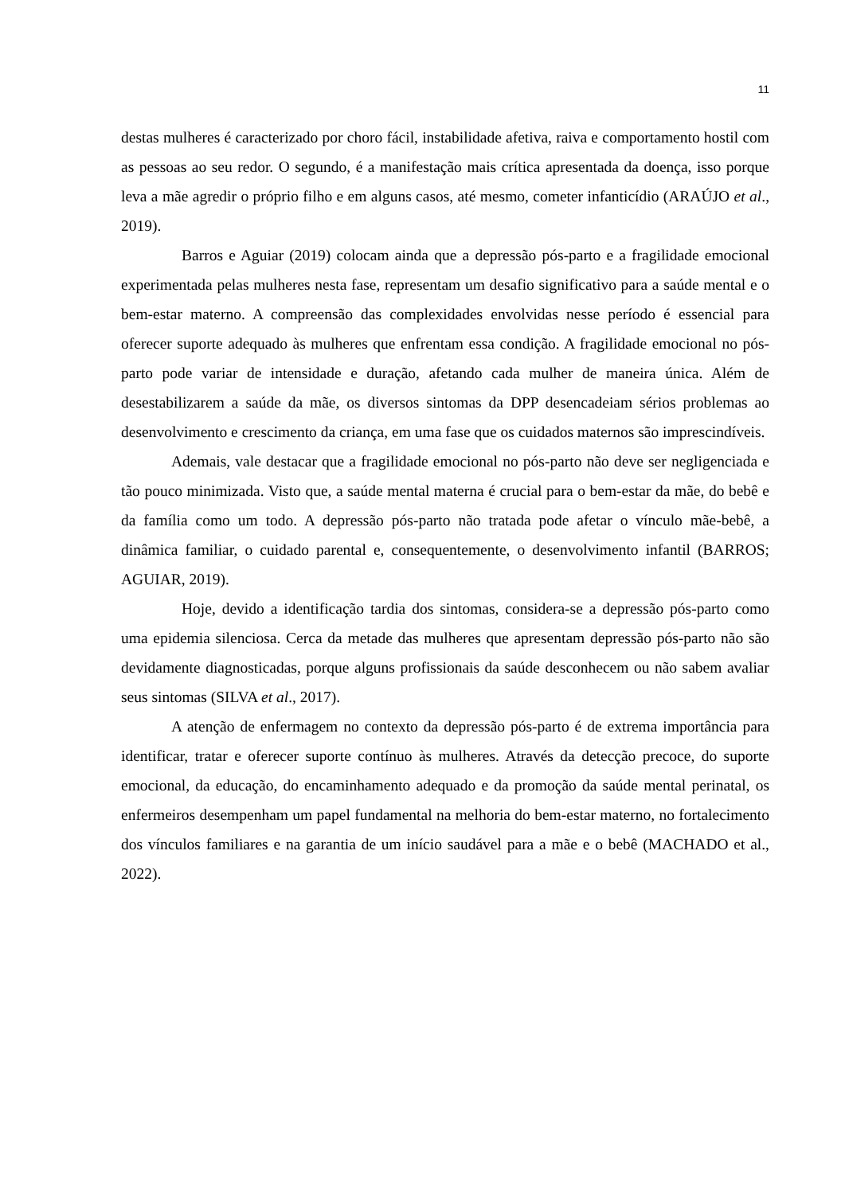11
destas mulheres é caracterizado por choro fácil, instabilidade afetiva, raiva e comportamento hostil com as pessoas ao seu redor. O segundo, é a manifestação mais crítica apresentada da doença, isso porque leva a mãe agredir o próprio filho e em alguns casos, até mesmo, cometer infanticídio (ARAÚJO et al., 2019).
Barros e Aguiar (2019) colocam ainda que a depressão pós-parto e a fragilidade emocional experimentada pelas mulheres nesta fase, representam um desafio significativo para a saúde mental e o bem-estar materno. A compreensão das complexidades envolvidas nesse período é essencial para oferecer suporte adequado às mulheres que enfrentam essa condição. A fragilidade emocional no pós-parto pode variar de intensidade e duração, afetando cada mulher de maneira única. Além de desestabilizarem a saúde da mãe, os diversos sintomas da DPP desencadeiam sérios problemas ao desenvolvimento e crescimento da criança, em uma fase que os cuidados maternos são imprescindíveis.
Ademais, vale destacar que a fragilidade emocional no pós-parto não deve ser negligenciada e tão pouco minimizada. Visto que, a saúde mental materna é crucial para o bem-estar da mãe, do bebê e da família como um todo. A depressão pós-parto não tratada pode afetar o vínculo mãe-bebê, a dinâmica familiar, o cuidado parental e, consequentemente, o desenvolvimento infantil (BARROS; AGUIAR, 2019).
Hoje, devido a identificação tardia dos sintomas, considera-se a depressão pós-parto como uma epidemia silenciosa. Cerca da metade das mulheres que apresentam depressão pós-parto não são devidamente diagnosticadas, porque alguns profissionais da saúde desconhecem ou não sabem avaliar seus sintomas (SILVA et al., 2017).
A atenção de enfermagem no contexto da depressão pós-parto é de extrema importância para identificar, tratar e oferecer suporte contínuo às mulheres. Através da detecção precoce, do suporte emocional, da educação, do encaminhamento adequado e da promoção da saúde mental perinatal, os enfermeiros desempenham um papel fundamental na melhoria do bem-estar materno, no fortalecimento dos vínculos familiares e na garantia de um início saudável para a mãe e o bebê (MACHADO et al., 2022).